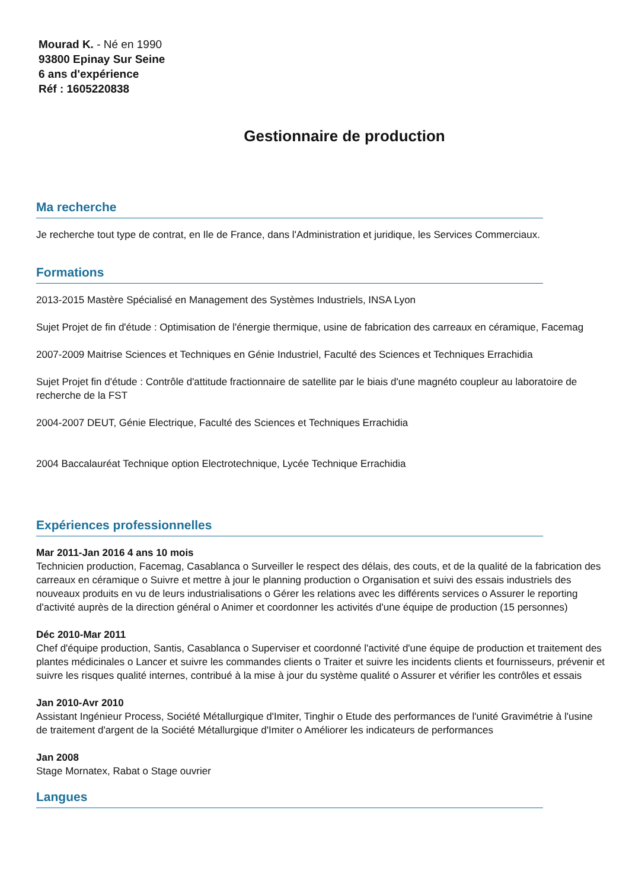Mourad K. - Né en 1990
93800 Epinay Sur Seine
6 ans d'expérience
Réf : 1605220838
Gestionnaire de production
Ma recherche
Je recherche tout type de contrat, en Ile de France, dans l'Administration et juridique, les Services Commerciaux.
Formations
2013-2015 Mastère Spécialisé en Management des Systèmes Industriels, INSA Lyon
Sujet Projet de fin d'étude : Optimisation de l'énergie thermique, usine de fabrication des carreaux en céramique, Facemag
2007-2009 Maitrise Sciences et Techniques en Génie Industriel, Faculté des Sciences et Techniques Errachidia
Sujet Projet fin d'étude : Contrôle d'attitude fractionnaire de satellite par le biais d'une magnéto coupleur au laboratoire de recherche de la FST
2004-2007 DEUT, Génie Electrique, Faculté des Sciences et Techniques Errachidia
2004 Baccalauréat Technique option Electrotechnique, Lycée Technique Errachidia
Expériences professionnelles
Mar 2011-Jan 2016 4 ans 10 mois
Technicien production, Facemag, Casablanca o Surveiller le respect des délais, des couts, et de la qualité de la fabrication des carreaux en céramique o Suivre et mettre à jour le planning production o Organisation et suivi des essais industriels des nouveaux produits en vu de leurs industrialisations o Gérer les relations avec les différents services o Assurer le reporting d'activité auprès de la direction général o Animer et coordonner les activités d'une équipe de production (15 personnes)
Déc 2010-Mar 2011
Chef d'équipe production, Santis, Casablanca o Superviser et coordonné l'activité d'une équipe de production et traitement des plantes médicinales o Lancer et suivre les commandes clients o Traiter et suivre les incidents clients et fournisseurs, prévenir et suivre les risques qualité internes, contribué à la mise à jour du système qualité o Assurer et vérifier les contrôles et essais
Jan 2010-Avr 2010
Assistant Ingénieur Process, Société Métallurgique d'Imiter, Tinghir o Etude des performances de l'unité Gravimétrie à l'usine de traitement d'argent de la Société Métallurgique d'Imiter o Améliorer les indicateurs de performances
Jan 2008
Stage Mornatex, Rabat o Stage ouvrier
Langues